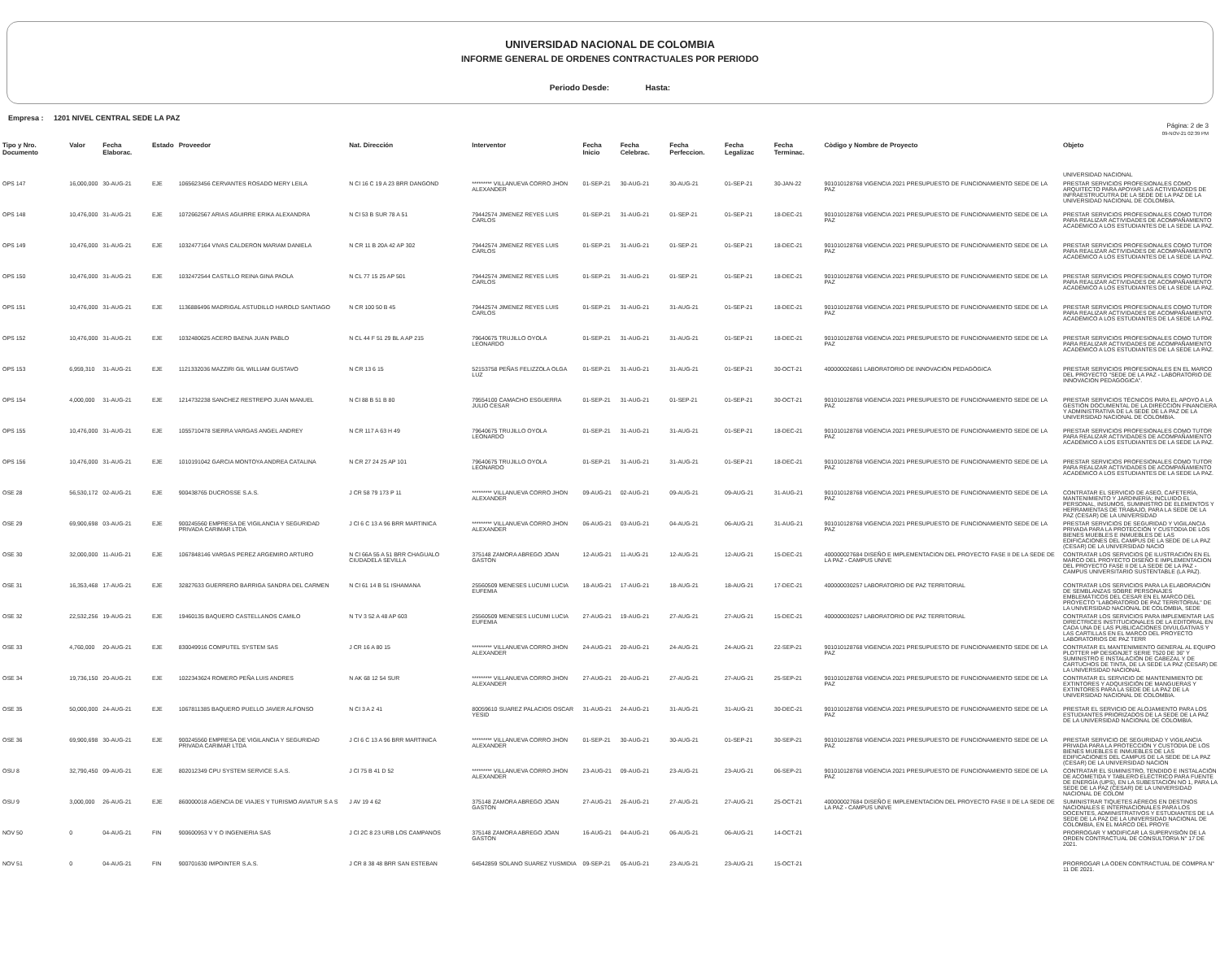UNIVERSIDAD NACIONAL DE COLOMBIA
INFORME GENERAL DE ORDENES CONTRACTUALES POR PERIODO
Periodo Desde: Hasta:
Empresa : 1201 NIVEL CENTRAL SEDE LA PAZ
Página: 2 de 3
09-NOV-21 02:39 PM
| Tipo y Nro. Documento | Valor | Fecha Elaborac. | Estado | Proveedor | Nat. Dirección | Interventor | Fecha Inicio | Fecha Celebrac. | Fecha Perfeccion. | Fecha Legalizac | Fecha Terminac. | Còdigo y Nombre de Proyecto | Objeto UNIVERSIDAD NACIONAL |
| --- | --- | --- | --- | --- | --- | --- | --- | --- | --- | --- | --- | --- | --- |
| OPS 147 | 16,000,000 | 30-AUG-21 | EJE | 1065623456 CERVANTES ROSADO MERY LEILA | N Cl 16 C 19 A 23 BRR DANGOND | ********* VILLANUEVA CORRO JHON ALEXANDER | 01-SEP-21 | 30-AUG-21 | 30-AUG-21 | 01-SEP-21 | 30-JAN-22 | 901010128768 VIGENCIA 2021 PRESUPUESTO DE FUNCIONAMIENTO SEDE DE LA PAZ | PRESTAR SERVICIOS PROFESIONALES COMO ARQUITECTO PARA APOYAR LAS ACTIVIDADEDS DE INFRAESTRUCUTRA DE LA SEDE DE LA PAZ DE LA UNIVERSIDAD NACIONAL DE COLOMBIA. |
| OPS 148 | 10,476,000 | 31-AUG-21 | EJE | 1072662567 ARIAS AGUIRRE ERIKA ALEXANDRA | N Cl 53 B SUR 78 A 51 | 79442574 JIMENEZ REYES LUIS CARLOS | 01-SEP-21 | 31-AUG-21 | 01-SEP-21 | 01-SEP-21 | 18-DEC-21 | 901010128768 VIGENCIA 2021 PRESUPUESTO DE FUNCIONAMIENTO SEDE DE LA PAZ | PRESTAR SERVICIOS PROFESIONALES COMO TUTOR PARA REALIZAR ACTIVIDADES DE ACOMPAÑAMIENTO ACADÉMICO A LOS ESTUDIANTES DE LA SEDE LA PAZ. |
| OPS 149 | 10,476,000 | 31-AUG-21 | EJE | 1032477164 VIVAS CALDERON MARIAM DANIELA | N CR 11 B 20A 42 AP 302 | 79442574 JIMENEZ REYES LUIS CARLOS | 01-SEP-21 | 31-AUG-21 | 01-SEP-21 | 01-SEP-21 | 18-DEC-21 | 901010128768 VIGENCIA 2021 PRESUPUESTO DE FUNCIONAMIENTO SEDE DE LA PAZ | PRESTAR SERVICIOS PROFESIONALES COMO TUTOR PARA REALIZAR ACTIVIDADES DE ACOMPAÑAMIENTO ACADÉMICO A LOS ESTUDIANTES DE LA SEDE LA PAZ. |
| OPS 150 | 10,476,000 | 31-AUG-21 | EJE | 1032472544 CASTILLO REINA GINA PAOLA | N CL 77 15 25 AP 501 | 79442574 JIMENEZ REYES LUIS CARLOS | 01-SEP-21 | 31-AUG-21 | 01-SEP-21 | 01-SEP-21 | 18-DEC-21 | 901010128768 VIGENCIA 2021 PRESUPUESTO DE FUNCIONAMIENTO SEDE DE LA PAZ | PRESTAR SERVICIOS PROFESIONALES COMO TUTOR PARA REALIZAR ACTIVIDADES DE ACOMPAÑAMIENTO ACADÉMICO A LOS ESTUDIANTES DE LA SEDE LA PAZ. |
| OPS 151 | 10,476,000 | 31-AUG-21 | EJE | 1136886496 MADRIGAL ASTUDILLO HAROLD SANTIAGO | N CR 100 50 B 45 | 79442574 JIMENEZ REYES LUIS CARLOS | 01-SEP-21 | 31-AUG-21 | 31-AUG-21 | 01-SEP-21 | 18-DEC-21 | 901010128768 VIGENCIA 2021 PRESUPUESTO DE FUNCIONAMIENTO SEDE DE LA PAZ | PRESTAR SERVICIOS PROFESIONALES COMO TUTOR PARA REALIZAR ACTIVIDADES DE ACOMPAÑAMIENTO ACADÉMICO A LOS ESTUDIANTES DE LA SEDE LA PAZ. |
| OPS 152 | 10,476,000 | 31-AUG-21 | EJE | 1032480625 ACERO BAENA JUAN PABLO | N CL 44 F 51 29 BL A AP 215 | 79640675 TRUJILLO OYOLA LEONARDO | 01-SEP-21 | 31-AUG-21 | 31-AUG-21 | 01-SEP-21 | 18-DEC-21 | 901010128768 VIGENCIA 2021 PRESUPUESTO DE FUNCIONAMIENTO SEDE DE LA PAZ | PRESTAR SERVICIOS PROFESIONALES COMO TUTOR PARA REALIZAR ACTIVIDADES DE ACOMPAÑAMIENTO ACADÉMICO A LOS ESTUDIANTES DE LA SEDE LA PAZ. |
| OPS 153 | 6,959,310 | 31-AUG-21 | EJE | 1121332036 MAZZIRI GIL WILLIAM GUSTAVO | N CR 13 6 15 | 52153758 PEÑAS FELIZZOLA OLGA LUZ | 01-SEP-21 | 31-AUG-21 | 31-AUG-21 | 01-SEP-21 | 30-OCT-21 | 400000026861 LABORATORIO DE INNOVACIÓN PEDAGÓGICA | PRESTAR SERVICIOS PROFESIONALES EN EL MARCO DEL PROYECTO "SEDE DE LA PAZ - LABORATORIO DE INNOVACION PEDAGOGICA". |
| OPS 154 | 4,000,000 | 31-AUG-21 | EJE | 1214732238 SANCHEZ RESTREPO JUAN MANUEL | N Cl 88 B 51 B 80 | 79554100 CAMACHO ESGUERRA JULIO CESAR | 01-SEP-21 | 31-AUG-21 | 01-SEP-21 | 01-SEP-21 | 30-OCT-21 | 901010128768 VIGENCIA 2021 PRESUPUESTO DE FUNCIONAMIENTO SEDE DE LA PAZ | PRESTAR SERVICIOS TÉCNICOS PARA EL APOYO A LA GESTIÓN DOCUMENTAL DE LA DIRECCIÓN FINANCIERA Y ADMINISTRATIVA DE LA SEDE DE LA PAZ DE LA UNIVERSIDAD NACIONAL DE COLOMBIA. |
| OPS 155 | 10,476,000 | 31-AUG-21 | EJE | 1055710478 SIERRA VARGAS ANGEL ANDREY | N CR 117 A 63 H 49 | 79640675 TRUJILLO OYOLA LEONARDO | 01-SEP-21 | 31-AUG-21 | 31-AUG-21 | 01-SEP-21 | 18-DEC-21 | 901010128768 VIGENCIA 2021 PRESUPUESTO DE FUNCIONAMIENTO SEDE DE LA PAZ | PRESTAR SERVICIOS PROFESIONALES COMO TUTOR PARA REALIZAR ACTIVIDADES DE ACOMPAÑAMIENTO ACADÉMICO A LOS ESTUDIANTES DE LA SEDE LA PAZ. |
| OPS 156 | 10,476,000 | 31-AUG-21 | EJE | 1010191042 GARCIA MONTOYA ANDREA CATALINA | N CR 27 24 25 AP 101 | 79640675 TRUJILLO OYOLA LEONARDO | 01-SEP-21 | 31-AUG-21 | 31-AUG-21 | 01-SEP-21 | 18-DEC-21 | 901010128768 VIGENCIA 2021 PRESUPUESTO DE FUNCIONAMIENTO SEDE DE LA PAZ | PRESTAR SERVICIOS PROFESIONALES COMO TUTOR PARA REALIZAR ACTIVIDADES DE ACOMPAÑAMIENTO ACADÉMICO A LOS ESTUDIANTES DE LA SEDE LA PAZ. |
| OSE 28 | 56,530,172 | 02-AUG-21 | EJE | 900438765 DUCROSSE S.A.S. | J CR 58 79 173 P 11 | ********* VILLANUEVA CORRO JHON ALEXANDER | 09-AUG-21 | 02-AUG-21 | 09-AUG-21 | 09-AUG-21 | 31-AUG-21 | 901010128768 VIGENCIA 2021 PRESUPUESTO DE FUNCIONAMIENTO SEDE DE LA PAZ | CONTRATAR EL SERVICIO DE ASEO, CAFETERÍA, MANTENIMIENTO Y JARDINERÍA; INCLUIDO EL PERSONAL, INSUMOS, SUMINISTRO DE ELEMENTOS Y HERRAMIENTAS DE TRABAJO, PARA LA SEDE DE LA PAZ (CESAR) DE LA UNIVERSIDAD |
| OSE 29 | 69,900,698 | 03-AUG-21 | EJE | 900245560 EMPRESA DE VIGILANCIA Y SEGURIDAD PRIVADA CARIMAR LTDA | J Cl 6 C 13 A 96 BRR MARTINICA | ********* VILLANUEVA CORRO JHON ALEXANDER | 06-AUG-21 | 03-AUG-21 | 04-AUG-21 | 06-AUG-21 | 31-AUG-21 | 901010128768 VIGENCIA 2021 PRESUPUESTO DE FUNCIONAMIENTO SEDE DE LA PAZ | PRESTAR SERVICIOS DE SEGURIDAD Y VIGILANCIA PRIVADA PARA LA PROTECCIÓN Y CUSTODIA DE LOS BIENES MUEBLES E INMUEBLES DE LAS EDIFICACIONES DEL CAMPUS DE LA SEDE DE LA PAZ (CESAR) DE LA UNIVERSIDAD NACIO |
| OSE 30 | 32,000,000 | 11-AUG-21 | EJE | 1067848146 VARGAS PEREZ ARGEMIRO ARTURO | N Cl 66A 55 A 51 BRR CHAGUALO CIUDADELA SEVILLA | 375148 ZAMORA ABREGO JOAN GASTON | 12-AUG-21 | 11-AUG-21 | 12-AUG-21 | 12-AUG-21 | 15-DEC-21 | 400000027684 DISEÑO E IMPLEMENTACION DEL PROYECTO FASE II DE LA SEDE DE LA PAZ - CAMPUS UNIVE | CONTRATAR LOS SERVICIOS DE ILUSTRACIÓN EN EL MARCO DEL PROYECTO DISEÑO E IMPLEMENTACION DEL PROYECTO FASE II DE LA SEDE DE LA PAZ - CAMPUS UNIVERSITARIO SUSTENTABLE (LA PAZ). |
| OSE 31 | 16,353,468 | 17-AUG-21 | EJE | 32827633 GUERRERO BARRIGA SANDRA DEL CARMEN | N Cl 61 14 B 51 ISHAMANA | 25560509 MENESES LUCUMI LUCIA EUFEMIA | 18-AUG-21 | 17-AUG-21 | 18-AUG-21 | 18-AUG-21 | 17-DEC-21 | 400000030257 LABORATORIO DE PAZ TERRITORIAL | CONTRATAR LOS SERVICIOS PARA LA ELABORACIÓN DE SEMBLANZAS SOBRE PERSONAJES EMBLEMÁTICOS DEL CESAR EN EL MARCO DEL PROYECTO "LABORATORIO DE PAZ TERRITORIAL" DE LA UNIVERSIDAD NACIONAL DE COLOMBIA, SEDE |
| OSE 32 | 22,532,256 | 19-AUG-21 | EJE | 19460135 BAQUERO CASTELLANOS CAMILO | N TV 3 52 A 48 AP 603 | 25560509 MENESES LUCUMI LUCIA EUFEMIA | 27-AUG-21 | 19-AUG-21 | 27-AUG-21 | 27-AUG-21 | 15-DEC-21 | 400000030257 LABORATORIO DE PAZ TERRITORIAL | CONTRATAR LOS SERVICIOS PARA IMPLEMENTAR LAS DIRECTRICES INSTITUCIONALES DE LA EDITORIAL EN CADA UNA DE LAS PUBLICACIONES DIVULGATIVAS Y LAS CARTILLAS EN EL MARCO DEL PROYECTO LABORATORIOS DE PAZ TERR |
| OSE 33 | 4,760,000 | 20-AUG-21 | EJE | 830049916 COMPUTEL SYSTEM SAS | J CR 16 A 80 15 | ********* VILLANUEVA CORRO JHON ALEXANDER | 24-AUG-21 | 20-AUG-21 | 24-AUG-21 | 24-AUG-21 | 22-SEP-21 | 901010128768 VIGENCIA 2021 PRESUPUESTO DE FUNCIONAMIENTO SEDE DE LA PAZ | CONTRATAR EL MANTENIMIENTO GENERAL AL EQUIPO PLOTTER HP DESIGNJET SERIE T520 DE 36" Y SUMINISTRO E INSTALACIÓN DE CABEZAL Y DE CARTUCHOS DE TINTA, DE LA SEDE LA PAZ (CESAR) DE LA UNIVERSIDAD NACIONAL |
| OSE 34 | 19,736,150 | 20-AUG-21 | EJE | 1022343624 ROMERO PEÑA LUIS ANDRES | N AK 68 12 54 SUR | ********* VILLANUEVA CORRO JHON ALEXANDER | 27-AUG-21 | 20-AUG-21 | 27-AUG-21 | 27-AUG-21 | 25-SEP-21 | 901010128768 VIGENCIA 2021 PRESUPUESTO DE FUNCIONAMIENTO SEDE DE LA PAZ | CONTRATAR EL SERVICIO DE MANTENIMIENTO DE EXTINTORES Y ADQUISICIÓN DE MANGUERAS Y EXTINTORES PARA LA SEDE DE LA PAZ DE LA UNIVERSIDAD NACIONAL DE COLOMBIA. |
| OSE 35 | 50,000,000 | 24-AUG-21 | EJE | 1067811385 BAQUERO PUELLO JAVIER ALFONSO | N Cl 3 A 2 41 | 80059610 SUAREZ PALACIOS OSCAR YESID | 31-AUG-21 | 24-AUG-21 | 31-AUG-21 | 31-AUG-21 | 30-DEC-21 | 901010128768 VIGENCIA 2021 PRESUPUESTO DE FUNCIONAMIENTO SEDE DE LA PAZ | PRESTAR EL SERVICIO DE ALOJAMIENTO PARA LOS ESTUDIANTES PRIORIZADOS DE LA SEDE DE LA PAZ DE LA UNIVERSIDAD NACIONAL DE COLOMBIA. |
| OSE 36 | 69,900,698 | 30-AUG-21 | EJE | 900245560 EMPRESA DE VIGILANCIA Y SEGURIDAD PRIVADA CARIMAR LTDA | J Cl 6 C 13 A 96 BRR MARTINICA | ********* VILLANUEVA CORRO JHON ALEXANDER | 01-SEP-21 | 30-AUG-21 | 30-AUG-21 | 01-SEP-21 | 30-SEP-21 | 901010128768 VIGENCIA 2021 PRESUPUESTO DE FUNCIONAMIENTO SEDE DE LA PAZ | PRESTAR SERVICIO DE SEGURIDAD Y VIGILANCIA PRIVADA PARA LA PROTECCIÓN Y CUSTODIA DE LOS BIENES MUEBLES E INMUEBLES DE LAS EDIFICACIONES DEL CAMPUS DE LA SEDE DE LA PAZ (CESAR) DE LA UNIVERSIDAD NACION |
| OSU 8 | 32,790,450 | 09-AUG-21 | EJE | 802012349 CPU SYSTEM SERVICE S.A.S. | J Cl 75 B 41 D 52 | ********* VILLANUEVA CORRO JHON ALEXANDER | 23-AUG-21 | 09-AUG-21 | 23-AUG-21 | 23-AUG-21 | 06-SEP-21 | 901010128768 VIGENCIA 2021 PRESUPUESTO DE FUNCIONAMIENTO SEDE DE LA PAZ | CONTRATAR EL SUMINISTRO, TENDIDO E INSTALACIÓN DE ACOMETIDA Y TABLERO ELÉCTRICO PARA FUENTE DE ENERGÍA (UPS), EN LA SUBESTACIÓN NO 1, PARA LA SEDE DE LA PAZ (CESAR) DE LA UNIVERSIDAD NACIONAL DE COLOM |
| OSU 9 | 3,000,000 | 26-AUG-21 | EJE | 860000018 AGENCIA DE VIAJES Y TURISMO AVIATUR S A S | J AV 19 4 62 | 375148 ZAMORA ABREGO JOAN GASTON | 27-AUG-21 | 26-AUG-21 | 27-AUG-21 | 27-AUG-21 | 25-OCT-21 | 400000027684 DISEÑO E IMPLEMENTACION DEL PROYECTO FASE II DE LA SEDE DE LA PAZ - CAMPUS UNIVE | SUMINISTRAR TIQUETES AÉREOS EN DESTINOS NACIONALES E INTERNACIONALES PARA LOS DOCENTES, ADMINISTRATIVOS Y ESTUDIANTES DE LA SEDE DE LA PAZ DE LA UNIVERSIDAD NACIONAL DE COLOMBIA, EN EL MARCO DEL PROYE |
| NOV 50 | 0 | 04-AUG-21 | FIN | 900600953 V Y O INGENIERIA SAS | J Cl 2C 8 23 URB LOS CAMPANOS | 375148 ZAMORA ABREGO JOAN GASTON | 16-AUG-21 | 04-AUG-21 | 06-AUG-21 | 06-AUG-21 | 14-OCT-21 | | PRORROGAR Y MODIFICAR LA SUPERVISIÓN DE LA ORDEN CONTRACTUAL DE CONSULTORIA N° 17 DE 2021. |
| NOV 51 | 0 | 04-AUG-21 | FIN | 900701630 IMPOINTER S.A.S. | J CR 8 38 48 BRR SAN ESTEBAN | 64542859 SOLANO SUAREZ YUSMIDIA | 09-SEP-21 | 05-AUG-21 | 23-AUG-21 | 23-AUG-21 | 15-OCT-21 | | PRORROGAR LA ODEN CONTRACTUAL DE COMPRA N° 11 DE 2021. |